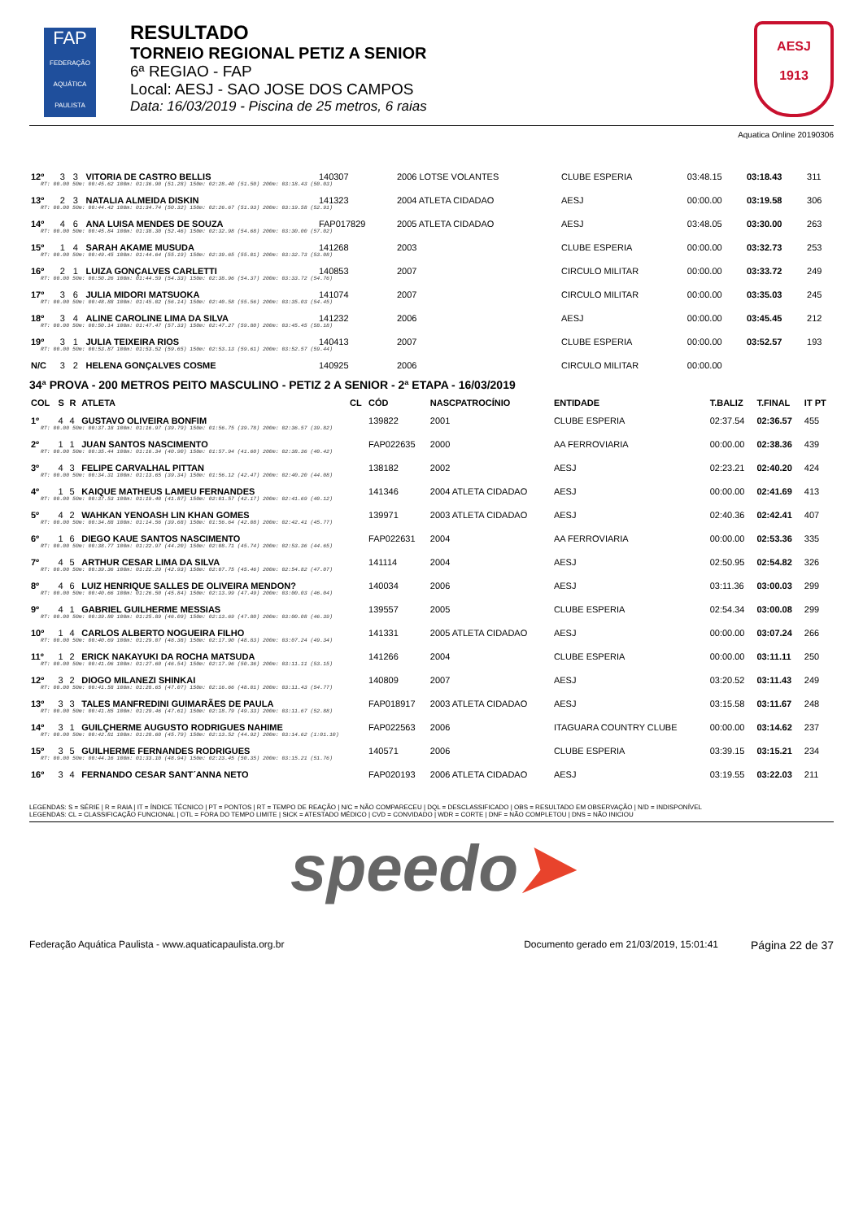FAP
FEDERAÇÃO AQUÁTICA PAULISTA
RESULTADO
TORNEIO REGIONAL PETIZ A SENIOR
6ª REGIAO - FAP
Local: AESJ - SAO JOSE DOS CAMPOS
Data: 16/03/2019 - Piscina de 25 metros, 6 raias
AESJ
1913
Aquatica Online 20190306
| 12º | 3 | 3 | VITORIA DE CASTRO BELLIS | | 140307 | 2006 LOTSE VOLANTES | CLUBE ESPERIA | 03:48.15 | 03:18.43 | 311 |
| RT: 00.00 50m: 00:45.62 100m: 01:36.90 (51.28) 150m: 02:28.40 (51.50) 200m: 03:18.43 (50.03) | | | | | | | | | | |
| 13º | 2 | 3 | NATALIA ALMEIDA DISKIN | | 141323 | 2004 ATLETA CIDADAO | AESJ | 00:00.00 | 03:19.58 | 306 |
| RT: 00.00 50m: 00:44.42 100m: 01:34.74 (50.32) 150m: 02:26.67 (51.93) 200m: 03:19.58 (52.91) | | | | | | | | | | |
| 14º | 4 | 6 | ANA LUISA MENDES DE SOUZA | | FAP017829 | 2005 ATLETA CIDADAO | AESJ | 03:48.05 | 03:30.00 | 263 |
| RT: 00.00 50m: 00:45.84 100m: 01:38.30 (52.46) 150m: 02:32.98 (54.68) 200m: 03:30.00 (57.02) | | | | | | | | | | |
| 15º | 1 | 4 | SARAH AKAME MUSUDA | | 141268 | 2003 | CLUBE ESPERIA | 00:00.00 | 03:32.73 | 253 |
| RT: 00.00 50m: 00:49.45 100m: 01:44.64 (55.19) 150m: 02:39.65 (55.01) 200m: 03:32.73 (53.08) | | | | | | | | | | |
| 16º | 2 | 1 | LUIZA GONÇALVES CARLETTI | | 140853 | 2007 | CIRCULO MILITAR | 00:00.00 | 03:33.72 | 249 |
| RT: 00.00 50m: 00:50.26 100m: 01:44.59 (54.33) 150m: 02:38.96 (54.37) 200m: 03:33.72 (54.76) | | | | | | | | | | |
| 17º | 3 | 6 | JULIA MIDORI MATSUOKA | | 141074 | 2007 | CIRCULO MILITAR | 00:00.00 | 03:35.03 | 245 |
| RT: 00.00 50m: 00:48.88 100m: 01:45.02 (56.14) 150m: 02:40.58 (55.56) 200m: 03:35.03 (54.45) | | | | | | | | | | |
| 18º | 3 | 4 | ALINE CAROLINE LIMA DA SILVA | | 141232 | 2006 | AESJ | 00:00.00 | 03:45.45 | 212 |
| RT: 00.00 50m: 00:50.14 100m: 01:47.47 (57.33) 150m: 02:47.27 (59.80) 200m: 03:45.45 (58.18) | | | | | | | | | | |
| 19º | 3 | 1 | JULIA TEIXEIRA RIOS | | 140413 | 2007 | CLUBE ESPERIA | 00:00.00 | 03:52.57 | 193 |
| RT: 00.00 50m: 00:53.87 100m: 01:53.52 (59.65) 150m: 02:53.13 (59.61) 200m: 03:52.57 (59.44) | | | | | | | | | | |
| N/C | 3 | 2 | HELENA GONÇALVES COSME | | 140925 | 2006 | CIRCULO MILITAR | 00:00.00 | | |
34ª PROVA - 200 METROS PEITO MASCULINO - PETIZ 2 A SENIOR - 2ª ETAPA - 16/03/2019
| COL | S | R | ATLETA | CL | CÓD | NASCPATROCÍNIO | ENTIDADE | T.BALIZ | T.FINAL | IT PT |
| --- | --- | --- | --- | --- | --- | --- | --- | --- | --- | --- |
| 1º | 4 | 4 | GUSTAVO OLIVEIRA BONFIM | | 139822 | 2001 | CLUBE ESPERIA | 02:37.54 | 02:36.57 | 455 |
| RT: 00.00 50m: 00:37.18 100m: 01:16.97 (39.79) 150m: 01:56.75 (39.78) 200m: 02:36.57 (39.82) | | | | | | | | | | |
| 2º | 1 | 1 | JUAN SANTOS NASCIMENTO | | FAP022635 | 2000 | AA FERROVIARIA | 00:00.00 | 02:38.36 | 439 |
| RT: 00.00 50m: 00:35.44 100m: 01:16.34 (40.90) 150m: 01:57.94 (41.60) 200m: 02:38.36 (40.42) | | | | | | | | | | |
| 3º | 4 | 3 | FELIPE CARVALHAL PITTAN | | 138182 | 2002 | AESJ | 02:23.21 | 02:40.20 | 424 |
| RT: 00.00 50m: 00:34.31 100m: 01:13.65 (39.34) 150m: 01:56.12 (42.47) 200m: 02:40.20 (44.08) | | | | | | | | | | |
| 4º | 1 | 5 | KAIQUE MATHEUS LAMEU FERNANDES | | 141346 | 2004 ATLETA CIDADAO | AESJ | 00:00.00 | 02:41.69 | 413 |
| RT: 00.00 50m: 00:37.53 100m: 01:19.40 (41.87) 150m: 02:01.57 (42.17) 200m: 02:41.69 (40.12) | | | | | | | | | | |
| 5º | 4 | 2 | WAHKAN YENOASH LIN KHAN GOMES | | 139971 | 2003 ATLETA CIDADAO | AESJ | 02:40.36 | 02:42.41 | 407 |
| RT: 00.00 50m: 00:34.88 100m: 01:14.56 (39.68) 150m: 01:56.64 (42.08) 200m: 02:42.41 (45.77) | | | | | | | | | | |
| 6º | 1 | 6 | DIEGO KAUE SANTOS NASCIMENTO | | FAP022631 | 2004 | AA FERROVIARIA | 00:00.00 | 02:53.36 | 335 |
| RT: 00.00 50m: 00:38.77 100m: 01:22.97 (44.20) 150m: 02:08.71 (45.74) 200m: 02:53.36 (44.65) | | | | | | | | | | |
| 7º | 4 | 5 | ARTHUR CESAR LIMA DA SILVA | | 141114 | 2004 | AESJ | 02:50.95 | 02:54.82 | 326 |
| RT: 00.00 50m: 00:39.36 100m: 01:22.29 (42.93) 150m: 02:07.75 (45.46) 200m: 02:54.82 (47.07) | | | | | | | | | | |
| 8º | 4 | 6 | LUIZ HENRIQUE SALLES DE OLIVEIRA MENDON? | | 140034 | 2006 | AESJ | 03:11.36 | 03:00.03 | 299 |
| RT: 00.00 50m: 00:40.66 100m: 01:26.50 (45.84) 150m: 02:13.99 (47.49) 200m: 03:00.03 (46.04) | | | | | | | | | | |
| 9º | 4 | 1 | GABRIEL GUILHERME MESSIAS | | 139557 | 2005 | CLUBE ESPERIA | 02:54.34 | 03:00.08 | 299 |
| RT: 00.00 50m: 00:39.80 100m: 01:25.89 (46.09) 150m: 02:13.69 (47.80) 200m: 03:00.08 (46.39) | | | | | | | | | | |
| 10º | 1 | 4 | CARLOS ALBERTO NOGUEIRA FILHO | | 141331 | 2005 ATLETA CIDADAO | AESJ | 00:00.00 | 03:07.24 | 266 |
| RT: 00.00 50m: 00:40.69 100m: 01:29.07 (48.38) 150m: 02:17.90 (48.83) 200m: 03:07.24 (49.34) | | | | | | | | | | |
| 11º | 1 | 2 | ERICK NAKAYUKI DA ROCHA MATSUDA | | 141266 | 2004 | CLUBE ESPERIA | 00:00.00 | 03:11.11 | 250 |
| RT: 00.00 50m: 00:41.06 100m: 01:27.60 (46.54) 150m: 02:17.96 (50.36) 200m: 03:11.11 (53.15) | | | | | | | | | | |
| 12º | 3 | 2 | DIOGO MILANEZI SHINKAI | | 140809 | 2007 | AESJ | 03:20.52 | 03:11.43 | 249 |
| RT: 00.00 50m: 00:41.58 100m: 01:28.65 (47.07) 150m: 02:16.66 (48.01) 200m: 03:11.43 (54.77) | | | | | | | | | | |
| 13º | 3 | 3 | TALES MANFREDINI GUIMARÃES DE PAULA | | FAP018917 | 2003 ATLETA CIDADAO | AESJ | 03:15.58 | 03:11.67 | 248 |
| RT: 00.00 50m: 00:41.85 100m: 01:29.46 (47.61) 150m: 02:18.79 (49.33) 200m: 03:11.67 (52.88) | | | | | | | | | | |
| 14º | 3 | 1 | GUILÇHERME AUGUSTO RODRIGUES NAHIME | | FAP022563 | 2006 | ITAGUARA COUNTRY CLUBE | 00:00.00 | 03:14.62 | 237 |
| RT: 00.00 50m: 00:42.81 100m: 01:28.60 (45.79) 150m: 02:13.52 (44.92) 200m: 03:14.62 (1:01.10) | | | | | | | | | | |
| 15º | 3 | 5 | GUILHERME FERNANDES RODRIGUES | | 140571 | 2006 | CLUBE ESPERIA | 03:39.15 | 03:15.21 | 234 |
| RT: 00.00 50m: 00:44.16 100m: 01:33.10 (48.94) 150m: 02:23.45 (50.35) 200m: 03:15.21 (51.76) | | | | | | | | | | |
| 16º | 3 | 4 | FERNANDO CESAR SANT´ANNA NETO | | FAP020193 | 2006 ATLETA CIDADAO | AESJ | 03:19.55 | 03:22.03 | 211 |
LEGENDAS: S = SÉRIE | R = RAIA | IT = ÍNDICE TÉCNICO | PT = PONTOS | RT = TEMPO DE REAÇÃO | N/C = NÃO COMPARECEU | DQL = DESCLASSIFICADO | OBS = RESULTADO EM OBSERVAÇÃO | N/D = INDISPONÍVEL
LEGENDAS: CL = CLASSIFICAÇÃO FUNCIONAL | OTL = FORA DO TEMPO LIMITE | SICK = ATESTADO MÉDICO | CVD = CONVIDADO | WDR = CORTE | DNF = NÃO COMPLETOU | DNS = NÃO INICIOU
speedo➤
Federação Aquática Paulista - www.aquaticapaulista.org.br Documento gerado em 21/03/2019, 15:01:41 Página 22 de 37